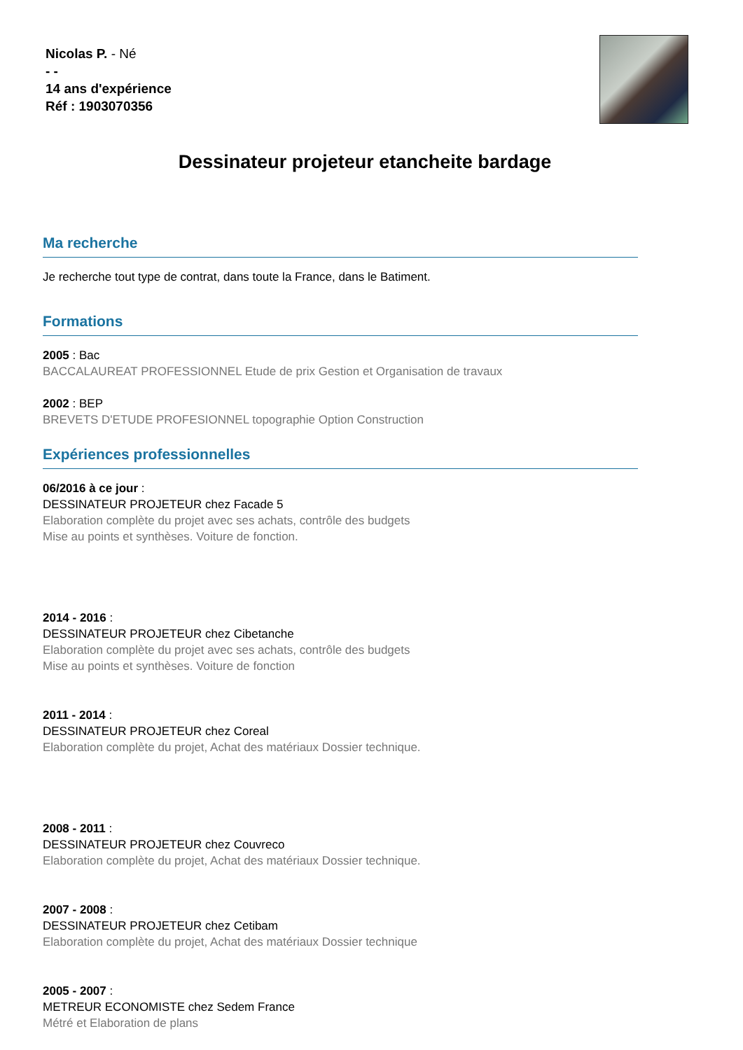Nicolas P. - Né
- -
14 ans d'expérience
Réf : 1903070356
Dessinateur projeteur etancheite bardage
Ma recherche
Je recherche tout type de contrat, dans toute la France, dans le Batiment.
Formations
2005 : Bac
BACCALAUREAT PROFESSIONNEL Etude de prix Gestion et Organisation de travaux
2002 : BEP
BREVETS D'ETUDE PROFESIONNEL topographie Option Construction
Expériences professionnelles
06/2016 à ce jour :
DESSINATEUR PROJETEUR chez Facade 5
Elaboration complète du projet avec ses achats, contrôle des budgets
Mise au points et synthèses. Voiture de fonction.
2014 - 2016 :
DESSINATEUR PROJETEUR chez Cibetanche
Elaboration complète du projet avec ses achats, contrôle des budgets
Mise au points et synthèses. Voiture de fonction
2011 - 2014 :
DESSINATEUR PROJETEUR chez Coreal
Elaboration complète du projet, Achat des matériaux Dossier technique.
2008 - 2011 :
DESSINATEUR PROJETEUR chez Couvreco
Elaboration complète du projet, Achat des matériaux Dossier technique.
2007 - 2008 :
DESSINATEUR PROJETEUR chez Cetibam
Elaboration complète du projet, Achat des matériaux Dossier technique
2005 - 2007 :
METREUR ECONOMISTE chez Sedem France
Métré et Elaboration de plans